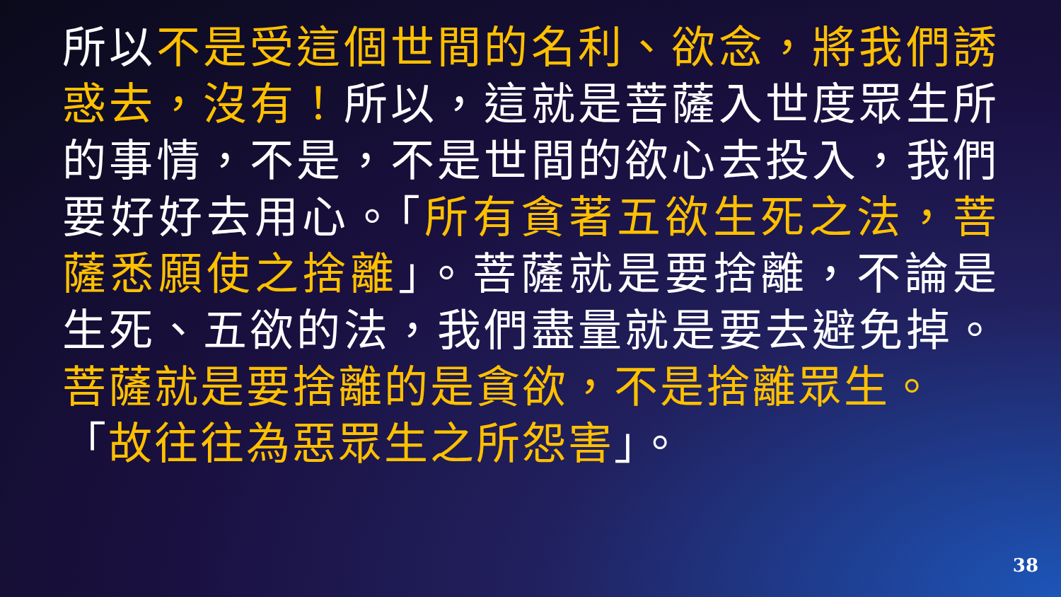所以不是受這個世間的名利、欲念，將我們誘惑去，沒有！所以，這就是菩薩入世度眾生所的事情，不是，不是世間的欲心去投入，我們要好好去用心。「所有貪著五欲生死之法，菩薩悉願使之捨離」。菩薩就是要捨離，不論是生死、五欲的法，我們盡量就是要去避免掉。菩薩就是要捨離的是貪欲，不是捨離眾生。
「故往往為惡眾生之所怨害」。
38